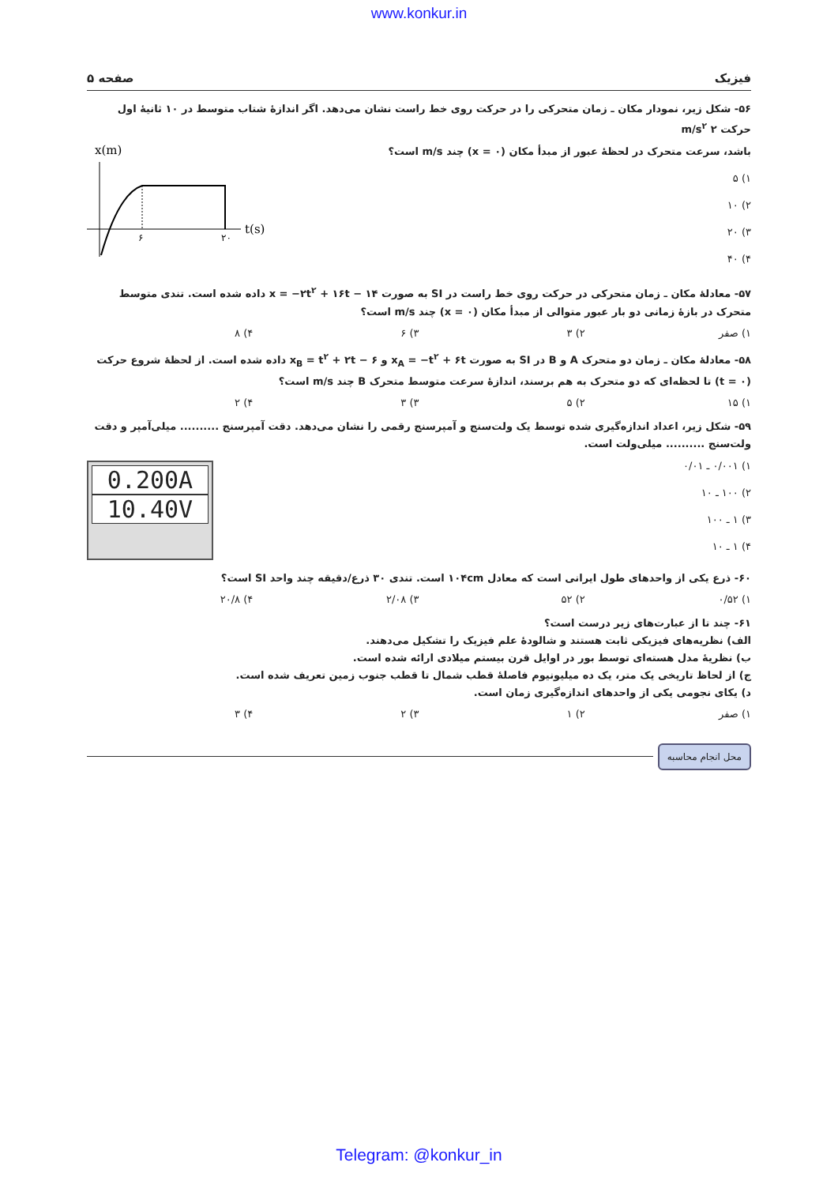www.konkur.in
فیزیک صفحه ۵
۵۶- شکل زیر، نمودار مکان ـ زمان متحرکی را در حرکت روی خط راست نشان می‌دهد. اگر اندازهٔ شتاب متوسط در ۱۰ ثانیهٔ اول حرکت ۲ m/s<sup>۲</sup>
باشد، سرعت متحرک در لحظهٔ عبور از مبدأ مکان (x = ۰) چند m/s است؟
۱) ۵
۲) ۱۰
۳) ۲۰
۴) ۴۰
x(m)
۶
۲۰
t(s)
۵۷- معادلهٔ مکان ـ زمان متحرکی در حرکت روی خط راست در SI به صورت x = −۲t<sup>۲</sup> + ۱۶t − ۱۴ داده شده است. تندی متوسط متحرک در بازهٔ زمانی دو بار عبور متوالی از مبدأ مکان (x = ۰) چند m/s است؟
۱) صفر ۲) ۳ ۳) ۶ ۴) ۸
۵۸- معادلهٔ مکان ـ زمان دو متحرک A و B در SI به صورت x<sub>A</sub> = −t<sup>۲</sup> + ۶t و x<sub>B</sub> = t<sup>۲</sup> + ۲t − ۶ داده شده است. از لحظهٔ شروع حرکت (t = ۰) تا لحظه‌ای که دو متحرک به هم برسند، اندازهٔ سرعت متوسط متحرک B چند m/s است؟
۱) ۱۵ ۲) ۵ ۳) ۳ ۴) ۲
۵۹- شکل زیر، اعداد اندازه‌گیری شده توسط یک ولت‌سنج و آمپرسنج رقمی را نشان می‌دهد. دقت آمپرسنج .......... میلی‌آمپر و دقت ولت‌سنج .......... میلی‌ولت است.
۱) ۰/۰۰۱ ـ ۰/۰۱
۲) ۱۰۰ ـ ۱۰
۳) ۱ ـ ۱۰۰
۴) ۱ ـ ۱۰
0.200A
10.40V
۶۰- ذرع یکی از واحدهای طول ایرانی است که معادل ۱۰۴cm است. تندی ۳۰ ذرع/دقیقه چند واحد SI است؟
۱) ۰/۵۲ ۲) ۵۲ ۳) ۲/۰۸ ۴) ۲۰/۸
۶۱- چند تا از عبارت‌های زیر درست است؟
الف) نظریه‌های فیزیکی ثابت هستند و شالودهٔ علم فیزیک را تشکیل می‌دهند.
ب) نظریهٔ مدل هسته‌ای توسط بور در اوایل قرن بیستم میلادی ارائه شده است.
ج) از لحاظ تاریخی یک متر، یک ده میلیونیوم فاصلهٔ قطب شمال تا قطب جنوب زمین تعریف شده است.
د) یکای نجومی یکی از واحدهای اندازه‌گیری زمان است.
۱) صفر ۲) ۱ ۳) ۲ ۴) ۳
محل انجام محاسبه
Telegram: @konkur_in